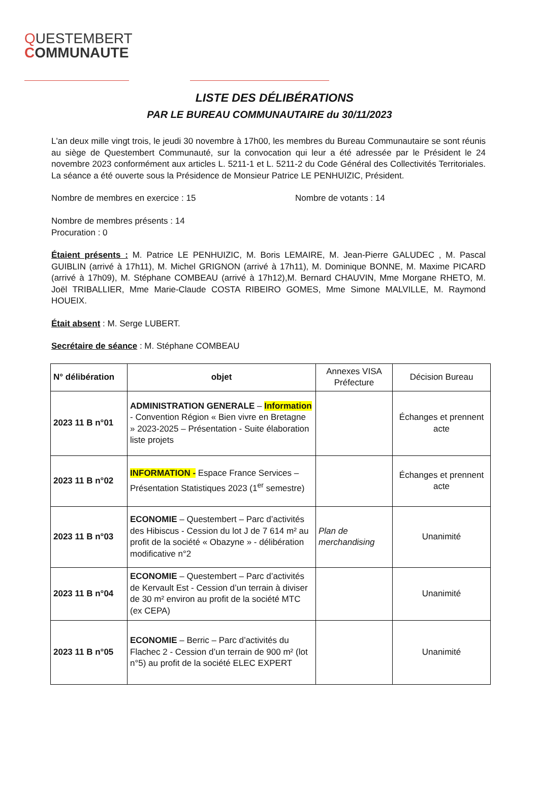QUESTEMBERT
COMMUNAUTE
LISTE DES DÉLIBÉRATIONS
PAR LE BUREAU COMMUNAUTAIRE du 30/11/2023
L'an deux mille vingt trois, le jeudi 30 novembre à 17h00, les membres du Bureau Communautaire se sont réunis au siège de Questembert Communauté, sur la convocation qui leur a été adressée par le Président le 24 novembre 2023 conformément aux articles L. 5211-1 et L. 5211-2 du Code Général des Collectivités Territoriales. La séance a été ouverte sous la Présidence de Monsieur Patrice LE PENHUIZIC, Président.
Nombre de membres en exercice : 15 Nombre de votants : 14
Nombre de membres présents : 14
Procuration : 0
Étaient présents : M. Patrice LE PENHUIZIC, M. Boris LEMAIRE, M. Jean-Pierre GALUDEC , M. Pascal GUIBLIN (arrivé à 17h11), M. Michel GRIGNON (arrivé à 17h11), M. Dominique BONNE, M. Maxime PICARD (arrivé à 17h09), M. Stéphane COMBEAU (arrivé à 17h12),M. Bernard CHAUVIN, Mme Morgane RHETO, M. Joël TRIBALLIER, Mme Marie-Claude COSTA RIBEIRO GOMES, Mme Simone MALVILLE, M. Raymond HOUEIX.
Était absent : M. Serge LUBERT.
Secrétaire de séance : M. Stéphane COMBEAU
| N° délibération | objet | Annexes VISA Préfecture | Décision Bureau |
| 2023 11 B n°01 | ADMINISTRATION GENERALE – Information - Convention Région « Bien vivre en Bretagne » 2023-2025 – Présentation - Suite élaboration liste projets | | Échanges et prennent acte |
| 2023 11 B n°02 | INFORMATION - Espace France Services – Présentation Statistiques 2023 (1<sup>er</sup> semestre) | | Échanges et prennent acte |
| 2023 11 B n°03 | ECONOMIE – Questembert – Parc d’activités des Hibiscus - Cession du lot J de 7 614 m² au profit de la société « Obazyne » - délibération modificative n°2 | Plan de merchandising | Unanimité |
| 2023 11 B n°04 | ECONOMIE – Questembert – Parc d’activités de Kervault Est - Cession d’un terrain à diviser de 30 m² environ au profit de la société MTC (ex CEPA) | | Unanimité |
| 2023 11 B n°05 | ECONOMIE – Berric – Parc d’activités du Flachec 2 - Cession d’un terrain de 900 m² (lot n°5) au profit de la société ELEC EXPERT | | Unanimité |